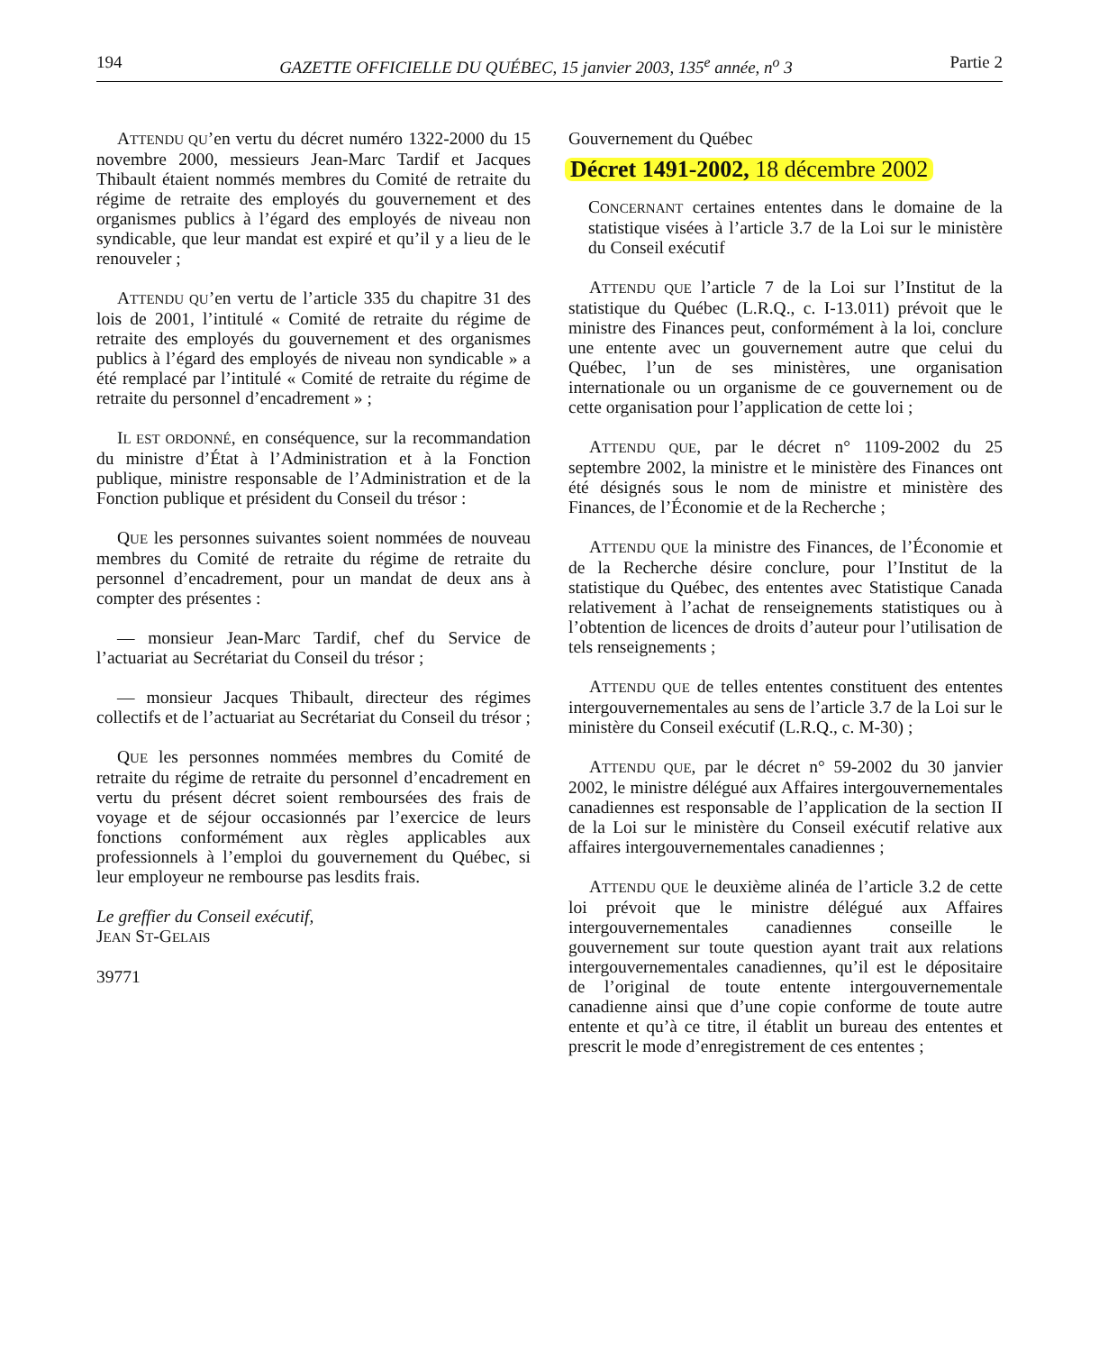194 GAZETTE OFFICIELLE DU QUÉBEC, 15 janvier 2003, 135<sup>e</sup> année, n<sup>o</sup> 3 Partie 2
ATTENDU QU’en vertu du décret numéro 1322-2000 du 15 novembre 2000, messieurs Jean-Marc Tardif et Jacques Thibault étaient nommés membres du Comité de retraite du régime de retraite des employés du gouvernement et des organismes publics à l’égard des employés de niveau non syndicable, que leur mandat est expiré et qu’il y a lieu de le renouveler ;
ATTENDU QU’en vertu de l’article 335 du chapitre 31 des lois de 2001, l’intitulé « Comité de retraite du régime de retraite des employés du gouvernement et des organismes publics à l’égard des employés de niveau non syndicable » a été remplacé par l’intitulé « Comité de retraite du régime de retraite du personnel d’encadrement » ;
IL EST ORDONNÉ, en conséquence, sur la recommandation du ministre d’État à l’Administration et à la Fonction publique, ministre responsable de l’Administration et de la Fonction publique et président du Conseil du trésor :
QUE les personnes suivantes soient nommées de nouveau membres du Comité de retraite du régime de retraite du personnel d’encadrement, pour un mandat de deux ans à compter des présentes :
— monsieur Jean-Marc Tardif, chef du Service de l’actuariat au Secrétariat du Conseil du trésor ;
— monsieur Jacques Thibault, directeur des régimes collectifs et de l’actuariat au Secrétariat du Conseil du trésor ;
QUE les personnes nommées membres du Comité de retraite du régime de retraite du personnel d’encadrement en vertu du présent décret soient remboursées des frais de voyage et de séjour occasionnés par l’exercice de leurs fonctions conformément aux règles applicables aux professionnels à l’emploi du gouvernement du Québec, si leur employeur ne rembourse pas lesdits frais.
Le greffier du Conseil exécutif,
JEAN ST-GELAIS
39771
Gouvernement du Québec
Décret 1491-2002, 18 décembre 2002
CONCERNANT certaines ententes dans le domaine de la statistique visées à l’article 3.7 de la Loi sur le ministère du Conseil exécutif
ATTENDU QUE l’article 7 de la Loi sur l’Institut de la statistique du Québec (L.R.Q., c. I-13.011) prévoit que le ministre des Finances peut, conformément à la loi, conclure une entente avec un gouvernement autre que celui du Québec, l’un de ses ministères, une organisation internationale ou un organisme de ce gouvernement ou de cette organisation pour l’application de cette loi ;
ATTENDU QUE, par le décret n° 1109-2002 du 25 septembre 2002, la ministre et le ministère des Finances ont été désignés sous le nom de ministre et ministère des Finances, de l’Économie et de la Recherche ;
ATTENDU QUE la ministre des Finances, de l’Économie et de la Recherche désire conclure, pour l’Institut de la statistique du Québec, des ententes avec Statistique Canada relativement à l’achat de renseignements statistiques ou à l’obtention de licences de droits d’auteur pour l’utilisation de tels renseignements ;
ATTENDU QUE de telles ententes constituent des ententes intergouvernementales au sens de l’article 3.7 de la Loi sur le ministère du Conseil exécutif (L.R.Q., c. M-30) ;
ATTENDU QUE, par le décret n° 59-2002 du 30 janvier 2002, le ministre délégué aux Affaires intergouvernementales canadiennes est responsable de l’application de la section II de la Loi sur le ministère du Conseil exécutif relative aux affaires intergouvernementales canadiennes ;
ATTENDU QUE le deuxième alinéa de l’article 3.2 de cette loi prévoit que le ministre délégué aux Affaires intergouvernementales canadiennes conseille le gouvernement sur toute question ayant trait aux relations intergouvernementales canadiennes, qu’il est le dépositaire de l’original de toute entente intergouvernementale canadienne ainsi que d’une copie conforme de toute autre entente et qu’à ce titre, il établit un bureau des ententes et prescrit le mode d’enregistrement de ces ententes ;